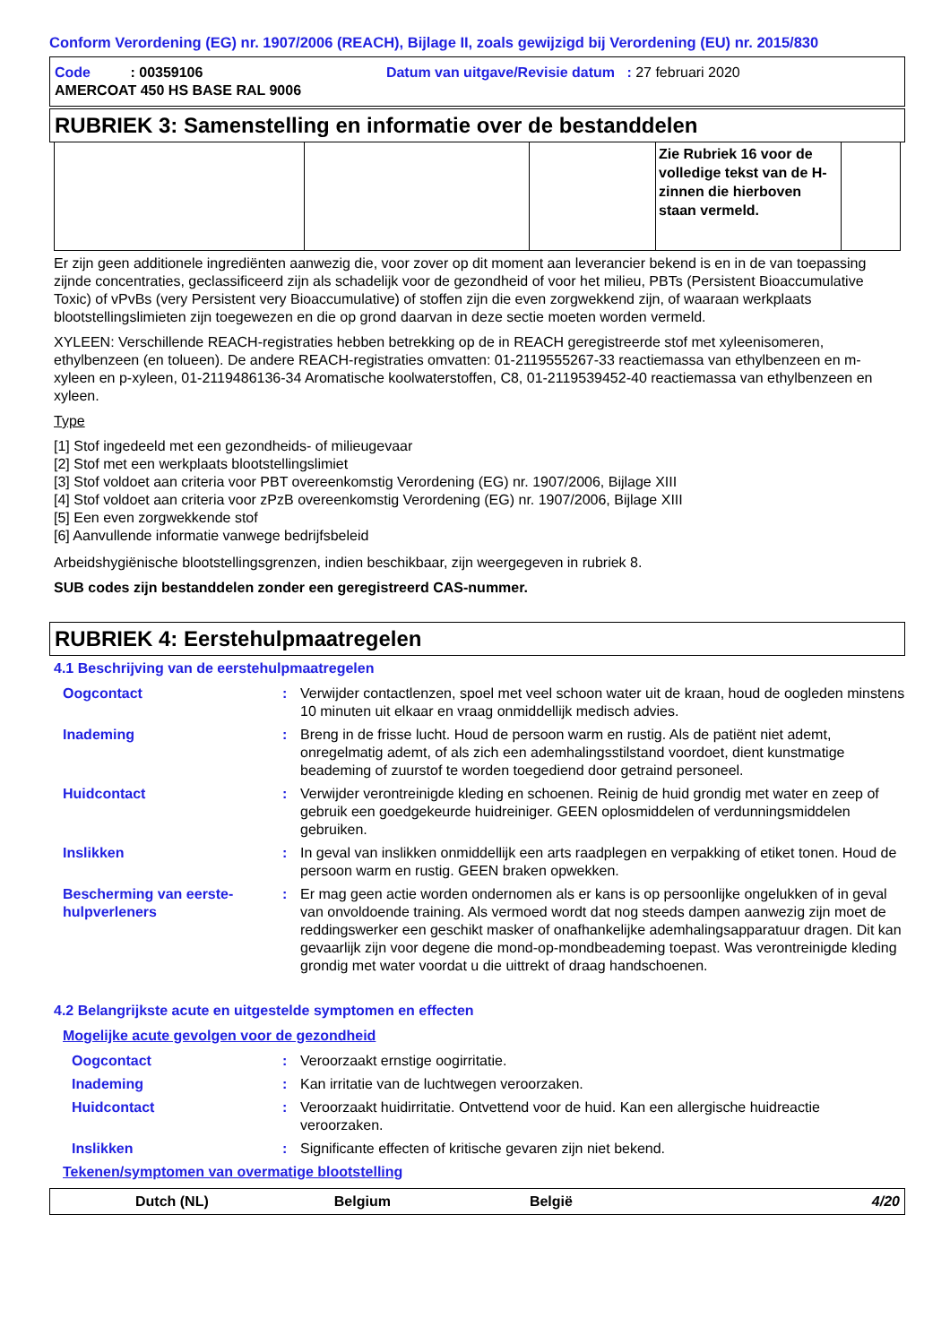Conform Verordening (EG) nr. 1907/2006 (REACH), Bijlage II, zoals gewijzigd bij Verordening (EU) nr. 2015/830
Code : 00359106 Datum van uitgave/Revisie datum : 27 februari 2020
AMERCOAT 450 HS BASE RAL 9006
RUBRIEK 3: Samenstelling en informatie over de bestanddelen
| | | | Zie Rubriek 16 voor de volledige tekst van de H-zinnen die hierboven staan vermeld. | |
Er zijn geen additionele ingrediënten aanwezig die, voor zover op dit moment aan leverancier bekend is en in de van toepassing zijnde concentraties, geclassificeerd zijn als schadelijk voor de gezondheid of voor het milieu, PBTs (Persistent Bioaccumulative Toxic) of vPvBs (very Persistent very Bioaccumulative) of stoffen zijn die even zorgwekkend zijn, of waaraan werkplaats blootstellingslimieten zijn toegewezen en die op grond daarvan in deze sectie moeten worden vermeld.
XYLEEN: Verschillende REACH-registraties hebben betrekking op de in REACH geregistreerde stof met xyleenisomeren, ethylbenzeen (en tolueen). De andere REACH-registraties omvatten: 01-2119555267-33 reactiemassa van ethylbenzeen en m-xyleen en p-xyleen, 01-2119486136-34 Aromatische koolwaterstoffen, C8, 01-2119539452-40 reactiemassa van ethylbenzeen en xyleen.
Type
[1] Stof ingedeeld met een gezondheids- of milieugevaar
[2] Stof met een werkplaats blootstellingslimiet
[3] Stof voldoet aan criteria voor PBT overeenkomstig Verordening (EG) nr. 1907/2006, Bijlage XIII
[4] Stof voldoet aan criteria voor zPzB overeenkomstig Verordening (EG) nr. 1907/2006, Bijlage XIII
[5] Een even zorgwekkende stof
[6] Aanvullende informatie vanwege bedrijfsbeleid
Arbeidshygiënische blootstellingsgrenzen, indien beschikbaar, zijn weergegeven in rubriek 8.
SUB codes zijn bestanddelen zonder een geregistreerd CAS-nummer.
RUBRIEK 4: Eerstehulpmaatregelen
4.1 Beschrijving van de eerstehulpmaatregelen
Oogcontact
:
Verwijder contactlenzen, spoel met veel schoon water uit de kraan, houd de oogleden minstens 10 minuten uit elkaar en vraag onmiddellijk medisch advies.
Inademing
:
Breng in de frisse lucht. Houd de persoon warm en rustig. Als de patiënt niet ademt, onregelmatig ademt, of als zich een ademhalingsstilstand voordoet, dient kunstmatige beademing of zuurstof te worden toegediend door getraind personeel.
Huidcontact
:
Verwijder verontreinigde kleding en schoenen. Reinig de huid grondig met water en zeep of gebruik een goedgekeurde huidreiniger. GEEN oplosmiddelen of verdunningsmiddelen gebruiken.
Inslikken
:
In geval van inslikken onmiddellijk een arts raadplegen en verpakking of etiket tonen. Houd de persoon warm en rustig. GEEN braken opwekken.
Bescherming van eerste-hulpverleners
:
Er mag geen actie worden ondernomen als er kans is op persoonlijke ongelukken of in geval van onvoldoende training. Als vermoed wordt dat nog steeds dampen aanwezig zijn moet de reddingswerker een geschikt masker of onafhankelijke ademhalingsapparatuur dragen. Dit kan gevaarlijk zijn voor degene die mond-op-mondbeademing toepast. Was verontreinigde kleding grondig met water voordat u die uittrekt of draag handschoenen.
4.2 Belangrijkste acute en uitgestelde symptomen en effecten
Mogelijke acute gevolgen voor de gezondheid
Oogcontact
:
Veroorzaakt ernstige oogirritatie.
Inademing
:
Kan irritatie van de luchtwegen veroorzaken.
Huidcontact
:
Veroorzaakt huidirritatie. Ontvettend voor de huid. Kan een allergische huidreactie veroorzaken.
Inslikken
:
Significante effecten of kritische gevaren zijn niet bekend.
Tekenen/symptomen van overmatige blootstelling
Dutch (NL) Belgium België 4/20